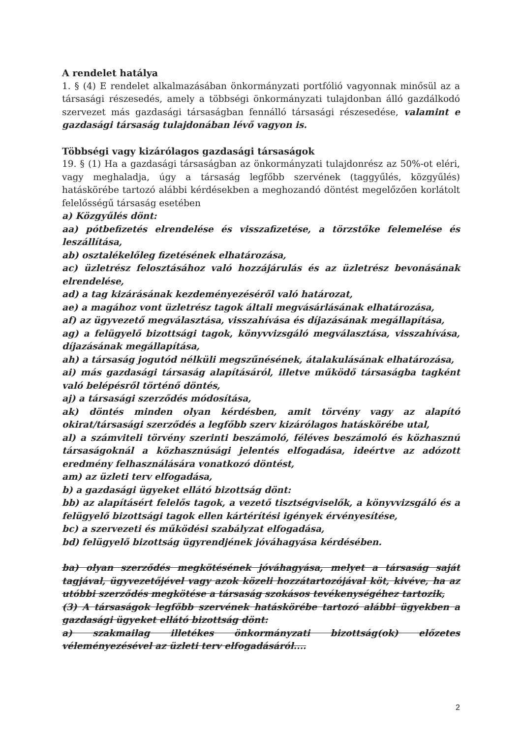A rendelet hatálya
1. § (4) E rendelet alkalmazásában önkormányzati portfólió vagyonnak minősül az a társasági részesedés, amely a többségi önkormányzati tulajdonban álló gazdálkodó szervezet más gazdasági társaságban fennálló társasági részesedése, valamint e gazdasági társaság tulajdonában lévő vagyon is.
Többségi vagy kizárólagos gazdasági társaságok
19. § (1) Ha a gazdasági társaságban az önkormányzati tulajdonrész az 50%-ot eléri, vagy meghaladja, úgy a társaság legfőbb szervének (taggyűlés, közgyűlés) hatáskörébe tartozó alábbi kérdésekben a meghozandó döntést megelőzően korlátolt felelősségű társaság esetében
a) Közgyűlés dönt:
aa) pótbefizetés elrendelése és visszafizetése, a törzstőke felemelése és leszállítása,
ab) osztalékelőleg fizetésének elhatározása,
ac) üzletrész felosztásához való hozzájárulás és az üzletrész bevonásának elrendelése,
ad) a tag kizárásának kezdeményezéséről való határozat,
ae) a magához vont üzletrész tagok általi megvásárlásának elhatározása,
af) az ügyvezető megválasztása, visszahívása és díjazásának megállapítása,
ag) a felügyelő bizottsági tagok, könyvvizsgáló megválasztása, visszahívása, díjazásának megállapítása,
ah) a társaság jogutód nélküli megszűnésének, átalakulásának elhatározása,
ai) más gazdasági társaság alapításáról, illetve működő társaságba tagként való belépésről történő döntés,
aj) a társasági szerződés módosítása,
ak) döntés minden olyan kérdésben, amit törvény vagy az alapító okirat/társasági szerződés a legfőbb szerv kizárólagos hatáskörébe utal,
al) a számviteli törvény szerinti beszámoló, féléves beszámoló és közhasznú társaságoknál a közhasznúsági jelentés elfogadása, ideértve az adózott eredmény felhasználására vonatkozó döntést,
am) az üzleti terv elfogadása,
b) a gazdasági ügyeket ellátó bizottság dönt:
bb) az alapításért felelős tagok, a vezető tisztségviselők, a könyvvizsgáló és a felügyelő bizottsági tagok ellen kártérítési igények érvényesítése,
bc) a szervezeti és működési szabályzat elfogadása,
bd) felügyelő bizottság ügyrendjének jóváhagyása kérdésében.
ba) olyan szerződés megkötésének jóváhagyása, melyet a társaság saját tagjával, ügyvezetőjével vagy azok közeli hozzátartozójával köt, kivéve, ha az utóbbi szerződés megkötése a társaság szokásos tevékenységéhez tartozik,
(3) A társaságok legfőbb szervének hatáskörébe tartozó alábbi ügyekben a gazdasági ügyeket ellátó bizottság dönt:
a) szakmailag illetékes önkormányzati bizottság(ok) előzetes véleményezésével az üzleti terv elfogadásáról....
2